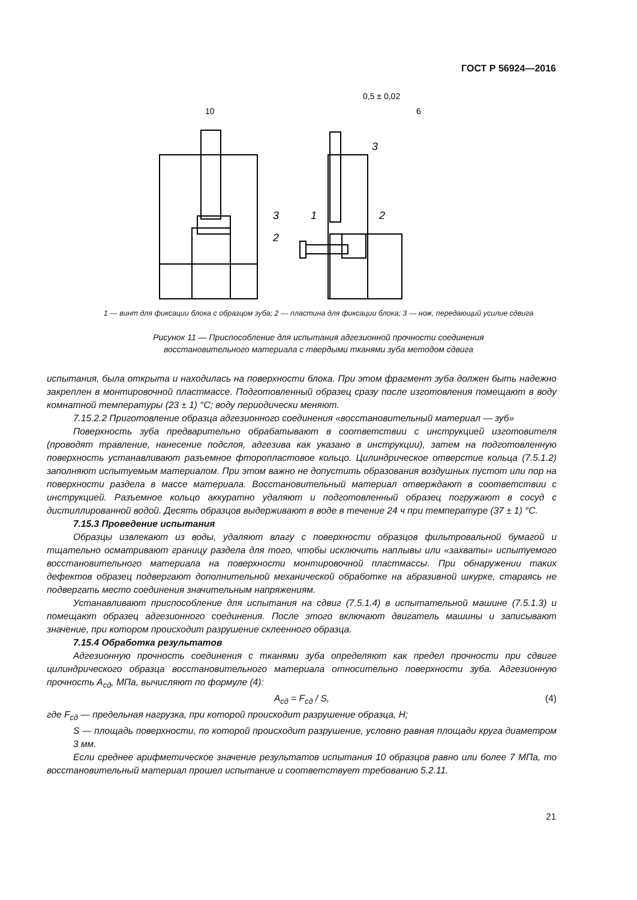ГОСТ Р 56924—2016
10
0,5 ± 0,02
6
3
3
2
1
2
1 — винт для фиксации блока с образцом зуба; 2 — пластина для фиксации блока; 3 — нож, передающий усилие сдвига
Рисунок 11 — Приспособление для испытания адгезионной прочности соединения
восстановительного материала с твердыми тканями зуба методом сдвига
испытания, была открыта и находилась на поверхности блока. При этом фрагмент зуба должен быть надежно закреплен в монтировочной пластмассе. Подготовленный образец сразу после изготовления помещают в воду комнатной температуры (23 ± 1) °С; воду периодически меняют.
7.15.2.2 Приготовление образца адгезионного соединения «восстановительный материал — зуб»
Поверхность зуба предварительно обрабатывают в соответствии с инструкцией изготовителя (проводят травление, нанесение подслоя, адгезива как указано в инструкции), затем на подготовленную поверхность устанавливают разъемное фторопластовое кольцо. Цилиндрическое отверстие кольца (7.5.1.2) заполняют испытуемым материалом. При этом важно не допустить образования воздушных пустот или пор на поверхности раздела в массе материала. Восстановительный материал отверждают в соответствии с инструкцией. Разъемное кольцо аккуратно удаляют и подготовленный образец погружают в сосуд с дистиллированной водой. Десять образцов выдерживают в воде в течение 24 ч при температуре (37 ± 1) °С.
7.15.3 Проведение испытания
Образцы извлекают из воды, удаляют влагу с поверхности образцов фильтровальной бумагой и тщательно осматривают границу раздела для того, чтобы исключить наплывы или «захваты» испытуемого восстановительного материала на поверхности монтировочной пластмассы. При обнаружении таких дефектов образец подвергают дополнительной механической обработке на абразивной шкурке, стараясь не подвергать место соединения значительным напряжениям.
Устанавливают приспособление для испытания на сдвиг (7.5.1.4) в испытательной машине (7.5.1.3) и помещают образец адгезионного соединения. После этого включают двигатель машины и записывают значение, при котором происходит разрушение склеенного образца.
7.15.4 Обработка результатов
Адгезионную прочность соединения с тканями зуба определяют как предел прочности при сдвиге цилиндрического образца восстановительного материала относительно поверхности зуба. Адгезионную прочность A<sub>сд</sub>, МПа, вычисляют по формуле (4):
A<sub>сд</sub> = F<sub>сд</sub> / S, (4)
где F<sub>сд</sub> — предельная нагрузка, при которой происходит разрушение образца, Н;
S — площадь поверхности, по которой происходит разрушение, условно равная площади круга диаметром 3 мм.
Если среднее арифметическое значение результатов испытания 10 образцов равно или более 7 МПа, то восстановительный материал прошел испытание и соответствует требованию 5.2.11.
21